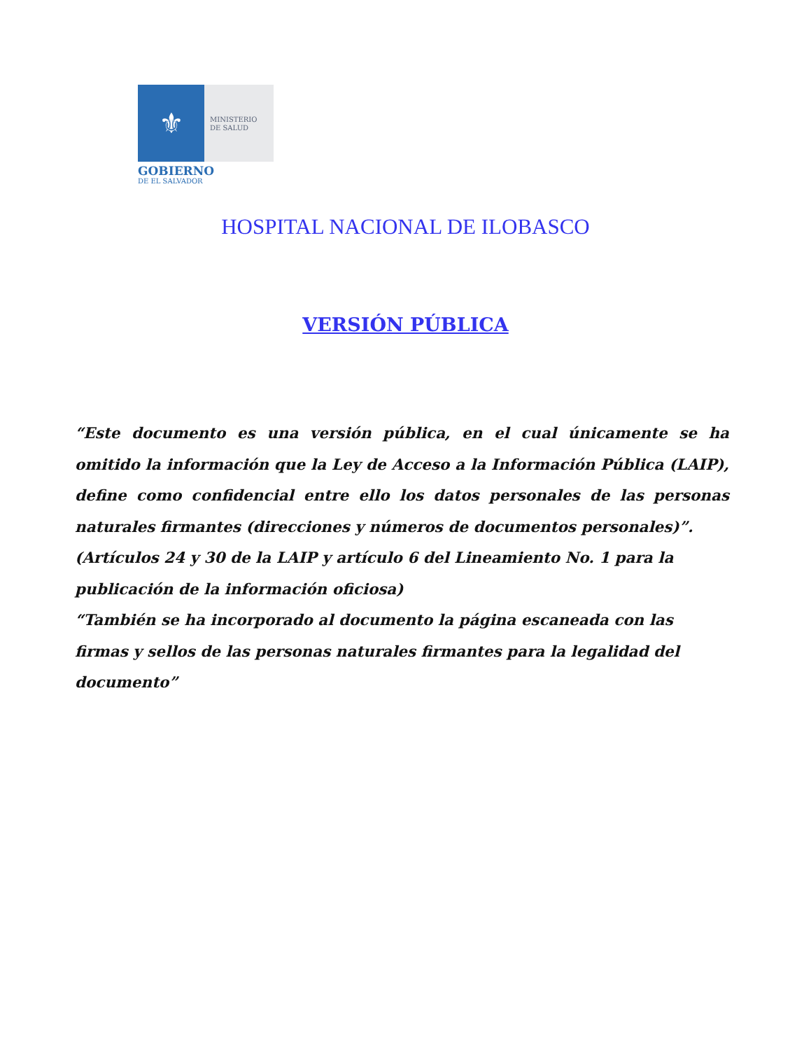⚜
MINISTERIO
DE SALUD
GOBIERNO
DE EL SALVADOR
HOSPITAL NACIONAL DE ILOBASCO
VERSIÓN PÚBLICA
“Este documento es una versión pública, en el cual únicamente se ha omitido la información que la Ley de Acceso a la Información Pública (LAIP), define como confidencial entre ello los datos personales de las personas naturales firmantes (direcciones y números de documentos personales)”.
(Artículos 24 y 30 de la LAIP y artículo 6 del Lineamiento No. 1 para la publicación de la información oficiosa)
“También se ha incorporado al documento la página escaneada con las firmas y sellos de las personas naturales firmantes para la legalidad del documento”